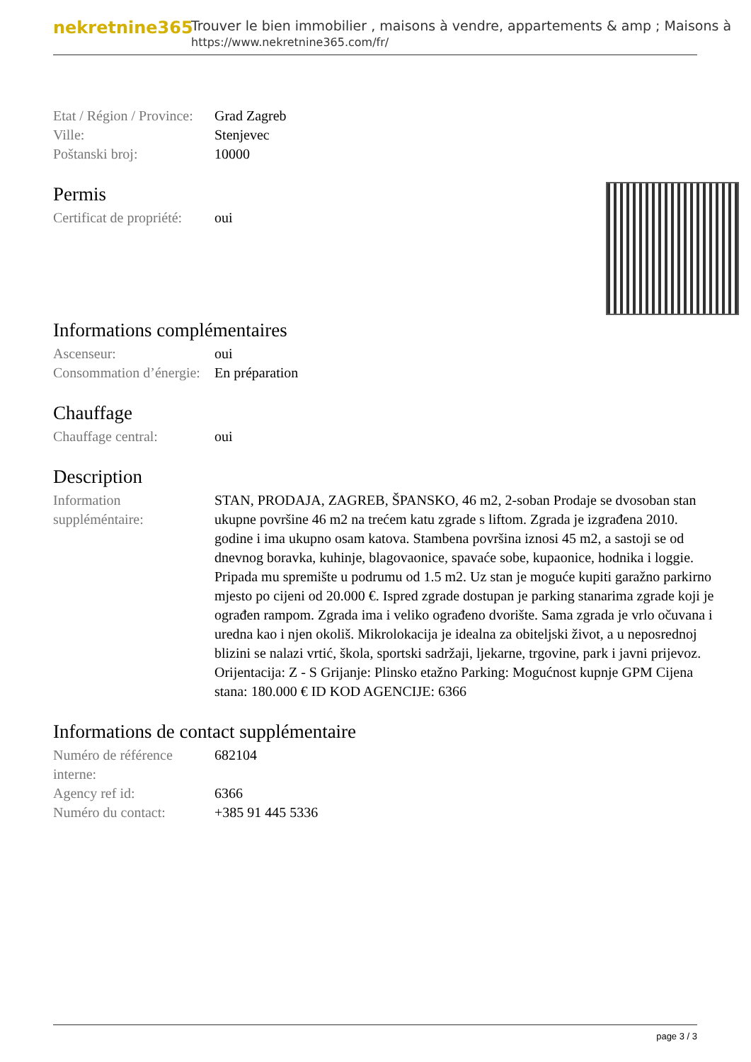nekretnine365
Trouver le bien immobilier , maisons à vendre, appartements & amp ; Maisons à
https://www.nekretnine365.com/fr/
| Etat / Région / Province: | Grad Zagreb |
| Ville: | Stenjevec |
| Poštanski broj: | 10000 |
Permis
| Certificat de propriété: | oui |
Informations complémentaires
| Ascenseur: | oui |
| Consommation d’énergie: | En préparation |
Chauffage
| Chauffage central: | oui |
Description
| Information suppléméntaire: | STAN, PRODAJA, ZAGREB, ŠPANSKO, 46 m2, 2-soban Prodaje se dvosoban stan ukupne površine 46 m2 na trećem katu zgrade s liftom. Zgrada je izgrađena 2010. godine i ima ukupno osam katova. Stambena površina iznosi 45 m2, a sastoji se od dnevnog boravka, kuhinje, blagovaonice, spavaće sobe, kupaonice, hodnika i loggie. Pripada mu spremište u podrumu od 1.5 m2. Uz stan je moguće kupiti garažno parkirno mjesto po cijeni od 20.000 €. Ispred zgrade dostupan je parking stanarima zgrade koji je ograđen rampom. Zgrada ima i veliko ograđeno dvorište. Sama zgrada je vrlo očuvana i uredna kao i njen okoliš. Mikrolokacija je idealna za obiteljski život, a u neposrednoj blizini se nalazi vrtić, škola, sportski sadržaji, ljekarne, trgovine, park i javni prijevoz. Orijentacija: Z - S Grijanje: Plinsko etažno Parking: Mogućnost kupnje GPM Cijena stana: 180.000 € ID KOD AGENCIJE: 6366 |
Informations de contact supplémentaire
| Numéro de référence interne: | 682104 |
| Agency ref id: | 6366 |
| Numéro du contact: | +385 91 445 5336 |
page 3 / 3